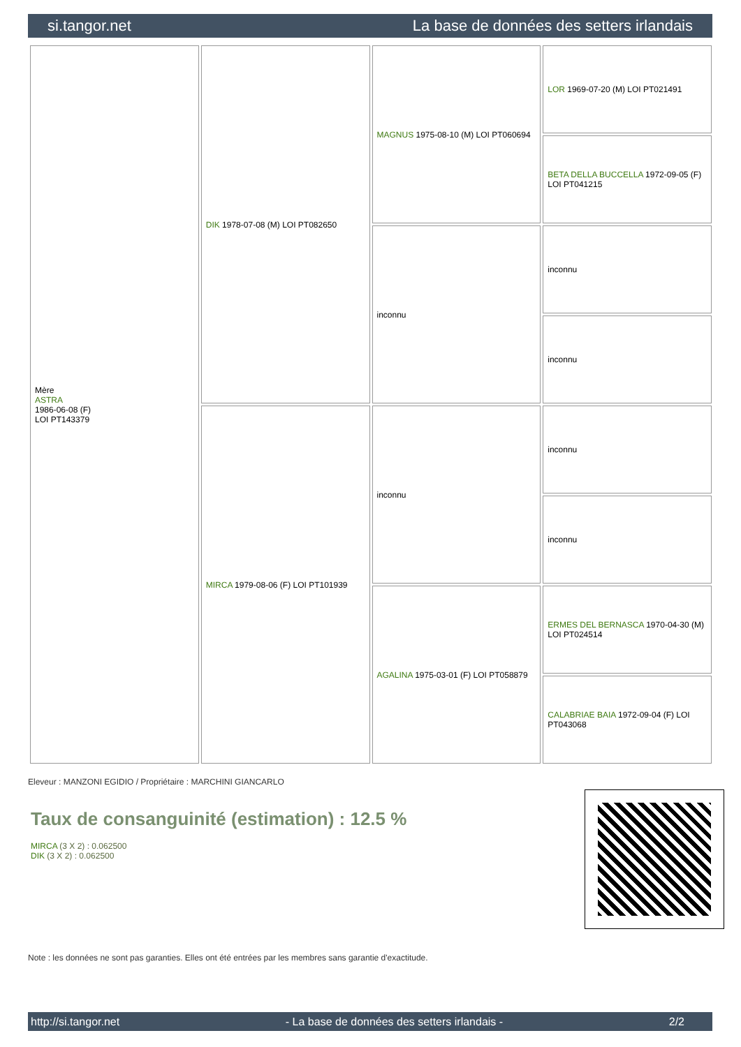si.tangor.net La base de données des setters irlandais
| Mère ASTRA 1986-06-08 (F) LOI PT143379 | DIK 1978-07-08 (M) LOI PT082650 | MAGNUS 1975-08-10 (M) LOI PT060694 | LOR 1969-07-20 (M) LOI PT021491 |
| | | | BETA DELLA BUCCELLA 1972-09-05 (F) LOI PT041215 |
| | | inconnu | inconnu |
| | | | inconnu |
| | MIRCA 1979-08-06 (F) LOI PT101939 | inconnu | inconnu |
| | | | inconnu |
| | | AGALINA 1975-03-01 (F) LOI PT058879 | ERMES DEL BERNASCA 1970-04-30 (M) LOI PT024514 |
| | | | CALABRIAE BAIA 1972-09-04 (F) LOI PT043068 |
Eleveur : MANZONI EGIDIO / Propriétaire : MARCHINI GIANCARLO
Taux de consanguinité (estimation) : 12.5 %
MIRCA (3 X 2) : 0.062500
DIK (3 X 2) : 0.062500
Note : les données ne sont pas garanties. Elles ont été entrées par les membres sans garantie d'exactitude.
http://si.tangor.net - La base de données des setters irlandais - 2/2